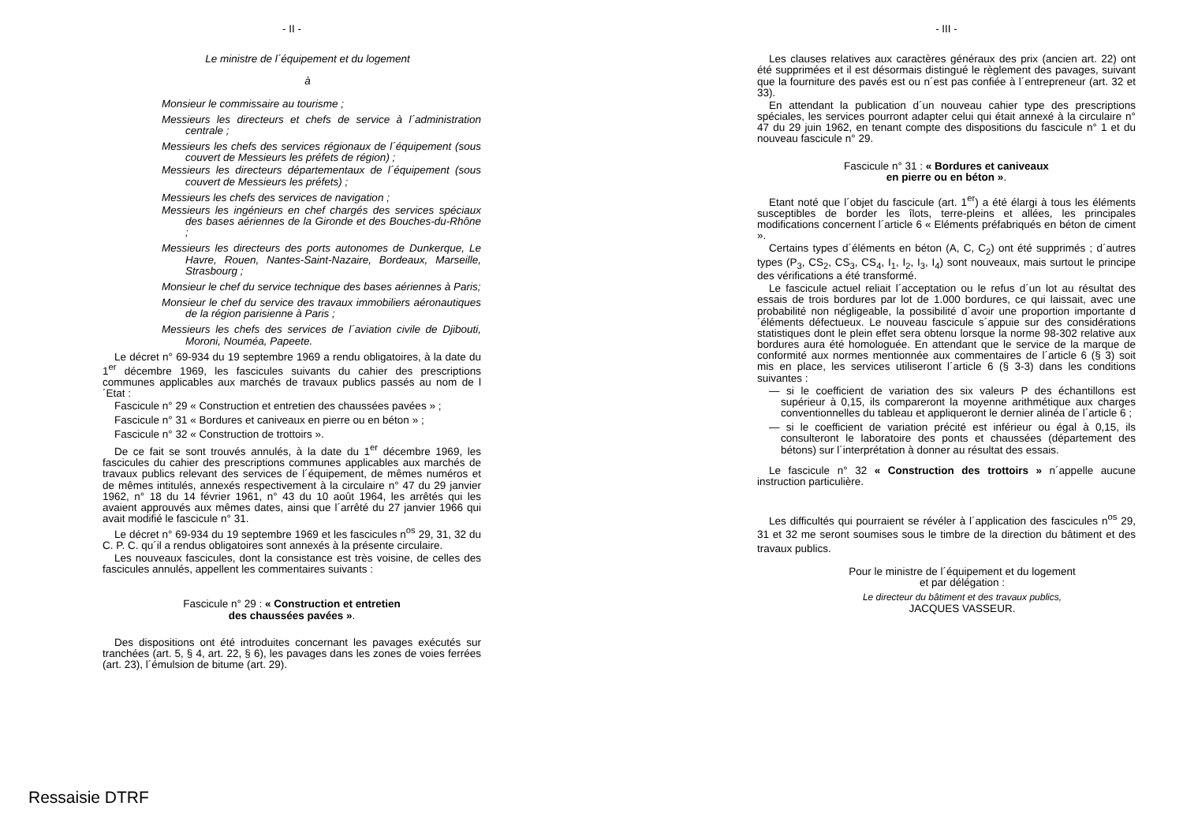- II -
Le ministre de l´équipement et du logement
à
Monsieur le commissaire au tourisme ;
Messieurs les directeurs et chefs de service à l´administration centrale ;
Messieurs les chefs des services régionaux de l´équipement (sous couvert de Messieurs les préfets de région) ;
Messieurs les directeurs départementaux de l´équipement (sous couvert de Messieurs les préfets) ;
Messieurs les chefs des services de navigation ;
Messieurs les ingénieurs en chef chargés des services spéciaux des bases aériennes de la Gironde et des Bouches-du-Rhône ;
Messieurs les directeurs des ports autonomes de Dunkerque, Le Havre, Rouen, Nantes-Saint-Nazaire, Bordeaux, Marseille, Strasbourg ;
Monsieur le chef du service technique des bases aériennes à Paris;
Monsieur le chef du service des travaux immobiliers aéronautiques de la région parisienne à Paris ;
Messieurs les chefs des services de l´aviation civile de Djibouti, Moroni, Nouméa, Papeete.
Le décret n° 69-934 du 19 septembre 1969 a rendu obligatoires, à la date du 1<sup>er</sup> décembre 1969, les fascicules suivants du cahier des prescriptions communes applicables aux marchés de travaux publics passés au nom de l´Etat :
Fascicule n° 29 « Construction et entretien des chaussées pavées » ;
Fascicule n° 31 « Bordures et caniveaux en pierre ou en béton » ;
Fascicule n° 32 « Construction de trottoirs ».
De ce fait se sont trouvés annulés, à la date du 1<sup>er</sup> décembre 1969, les fascicules du cahier des prescriptions communes applicables aux marchés de travaux publics relevant des services de l´équipement, de mêmes numéros et de mêmes intitulés, annexés respectivement à la circulaire n° 47 du 29 janvier 1962, n° 18 du 14 février 1961, n° 43 du 10 août 1964, les arrêtés qui les avaient approuvés aux mêmes dates, ainsi que l´arrêté du 27 janvier 1966 qui avait modifié le fascicule n° 31.
Le décret n° 69-934 du 19 septembre 1969 et les fascicules n<sup>os</sup> 29, 31, 32 du C. P. C. qu´il a rendus obligatoires sont annexés à la présente circulaire.
Les nouveaux fascicules, dont la consistance est très voisine, de celles des fascicules annulés, appellent les commentaires suivants :
Fascicule n° 29 : « Construction et entretien
des chaussées pavées ».
Des dispositions ont été introduites concernant les pavages exécutés sur tranchées (art. 5, § 4, art. 22, § 6), les pavages dans les zones de voies ferrées (art. 23), l´émulsion de bitume (art. 29).
- III -
Les clauses relatives aux caractères généraux des prix (ancien art. 22) ont été supprimées et il est désormais distingué le règlement des pavages, suivant que la fourniture des pavés est ou n´est pas confiée à l´entrepreneur (art. 32 et 33).
En attendant la publication d´un nouveau cahier type des prescriptions spéciales, les services pourront adapter celui qui était annexé à la circulaire n° 47 du 29 juin 1962, en tenant compte des dispositions du fascicule n° 1 et du nouveau fascicule n° 29.
Fascicule n° 31 : « Bordures et caniveaux
en pierre ou en béton ».
Etant noté que l´objet du fascicule (art. 1<sup>er</sup>) a été élargi à tous les éléments susceptibles de border les îlots, terre-pleins et allées, les principales modifications concernent l´article 6 « Eléments préfabriqués en béton de ciment ».
Certains types d´éléments en béton (A, C, C<sub>2</sub>) ont été supprimés ; d´autres types (P<sub>3</sub>, CS<sub>2</sub>, CS<sub>3</sub>, CS<sub>4</sub>, I<sub>1</sub>, I<sub>2</sub>, I<sub>3</sub>, I<sub>4</sub>) sont nouveaux, mais surtout le principe des vérifications a été transformé.
Le fascicule actuel reliait l´acceptation ou le refus d´un lot au résultat des essais de trois bordures par lot de 1.000 bordures, ce qui laissait, avec une probabilité non négligeable, la possibilité d´avoir une proportion importante d´éléments défectueux. Le nouveau fascicule s´appuie sur des considérations statistiques dont le plein effet sera obtenu lorsque la norme 98-302 relative aux bordures aura été homologuée. En attendant que le service de la marque de conformité aux normes mentionnée aux commentaires de l´article 6 (§ 3) soit mis en place, les services utiliseront l´article 6 (§ 3-3) dans les conditions suivantes :
— si le coefficient de variation des six valeurs P des échantillons est supérieur à 0,15, ils compareront la moyenne arithmétique aux charges conventionnelles du tableau et appliqueront le dernier alinéa de l´article 6 ;
— si le coefficient de variation précité est inférieur ou égal à 0,15, ils consulteront le laboratoire des ponts et chaussées (département des bétons) sur l´interprétation à donner au résultat des essais.
Le fascicule n° 32 « Construction des trottoirs » n´appelle aucune instruction particulière.
Les difficultés qui pourraient se révéler à l´application des fascicules n<sup>os</sup> 29, 31 et 32 me seront soumises sous le timbre de la direction du bâtiment et des travaux publics.
Pour le ministre de l´équipement et du logement
et par délégation :
Le directeur du bâtiment et des travaux publics,
JACQUES VASSEUR.
Ressaisie DTRF